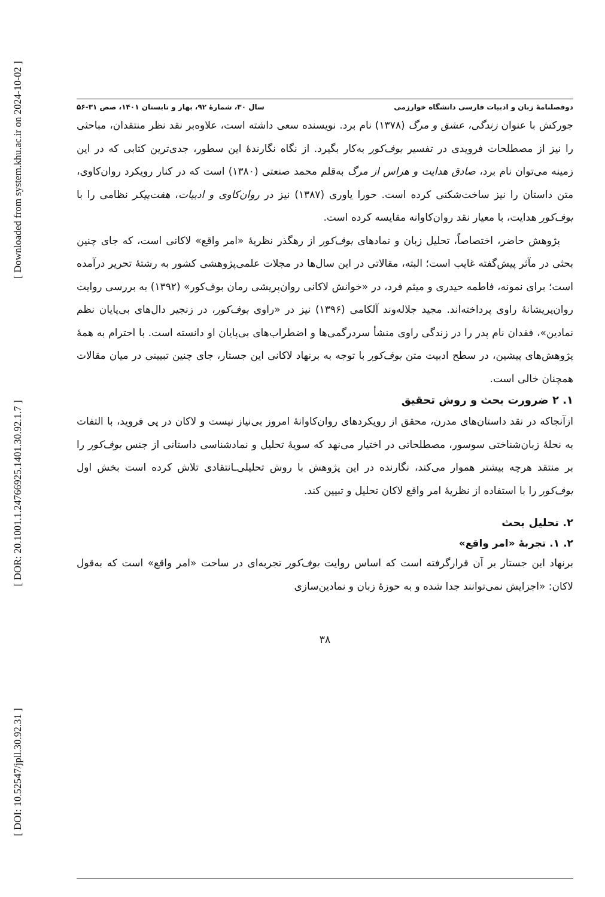[ Downloaded from system.khu.ac.ir on 2024-10-02 ]
[ DOR: 20.1001.1.24766925.1401.30.92.1.7 ]
[ DOI: 10.52547/jpll.30.92.31 ]
دوفصلنامهٔ زبان و ادبیات فارسی دانشگاه خوارزمی سال ۳۰، شمارهٔ ۹۲، بهار و تابستان ۱۴۰۱، صص ۳۱-۵۶
جورکش با عنوان زندگی، عشق و مرگ (۱۳۷۸) نام برد. نویسنده سعی داشته است، علاوه‌بر نقد نظر منتقدان، مباحثی را نیز از مصطلحات فرویدی در تفسیر بوف‌کور به‌کار بگیرد. از نگاه نگارندهٔ این سطور، جدی‌ترین کتابی که در این زمینه می‌توان نام برد، صادق هدایت و هراس از مرگ به‌قلم محمد صنعتی (۱۳۸۰) است که در کنار رویکرد روان‌کاوی، متن داستان را نیز ساخت‌شکنی کرده است. حورا یاوری (۱۳۸۷) نیز در روان‌کاوی و ادبیات، هفت‌پیکر نظامی را با بوف‌کور هدایت، با معیار نقد روان‌کاوانه مقایسه کرده است.
پژوهش حاضر، اختصاصاً، تحلیل زبان و نمادهای بوف‌کور از رهگذر نظریهٔ «امر واقع» لاکانی است، که جای چنین بحثی در مآثر پیش‌گفته غایب است؛ البته، مقالاتی در این سال‌ها در مجلات علمی‌پژوهشی کشور به رشتهٔ تحریر درآمده است؛ برای نمونه، فاطمه حیدری و میثم فرد، در «خوانش لاکانی روان‌پریشی رمان بوف‌کور» (۱۳۹۲) به بررسی روایت روان‌پریشانهٔ راوی پرداخته‌اند. مجید جلاله‌وند آلکامی (۱۳۹۶) نیز در «راوی بوف‌کور، در زنجیر دال‌های بی‌پایان نظم نمادین»، فقدان نام پدر را در زندگی راوی منشأ سردرگمی‌ها و اضطراب‌های بی‌پایان او دانسته است. با احترام به همهٔ پژوهش‌های پیشین، در سطح ادبیت متن بوف‌کور با توجه به برنهاد لاکانی این جستار، جای چنین تبیینی در میان مقالات همچنان خالی است.
۱. ۲ ضرورت بحث و روش تحقیق
ازآنجاکه در نقد داستان‌های مدرن، محقق از رویکردهای روان‌کاوانهٔ امروز بی‌نیاز نیست و لاکان در پی فروید، با التفات به نحلهٔ زبان‌شناختی سوسور، مصطلحاتی در اختیار می‌نهد که سویهٔ تحلیل و نمادشناسی داستانی از جنس بوف‌کور را بر منتقد هرچه بیشتر هموار می‌کند، نگارنده در این پژوهش با روش تحلیلی‌ـانتقادی تلاش کرده است بخش اول بوف‌کور را با استفاده از نظریهٔ امر واقع لاکان تحلیل و تبیین کند.
۲. تحلیل بحث
۲. ۱. تجربهٔ «امر واقع»
برنهاد این جستار بر آن قرارگرفته است که اساس روایت بوف‌کور تجربه‌ای در ساحت «امر واقع» است که به‌قول لاکان: «اجزایش نمی‌توانند جدا شده و به حوزهٔ زبان و نمادین‌سازی
۳۸